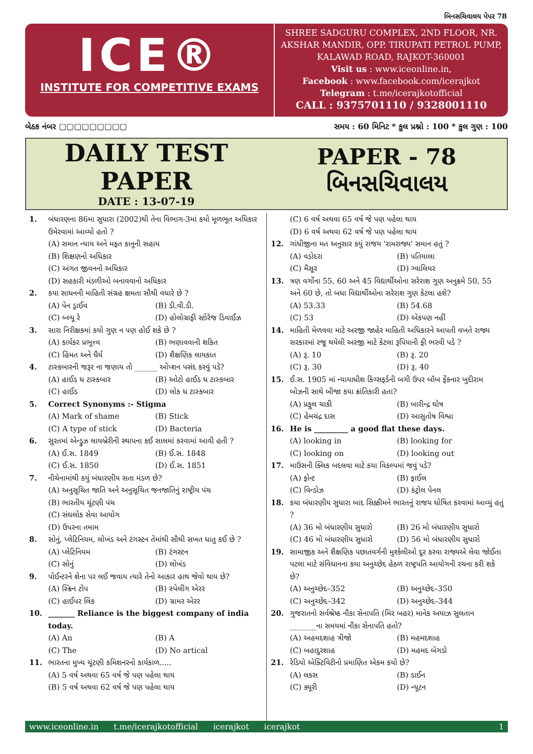બિનસચિવાલય પેપર 78
ICE®
INSTITUTE FOR COMPETITIVE EXAMS
SHREE SADGURU COMPLEX, 2ND FLOOR, NR. AKSHAR MANDIR, OPP. TIRUPATI PETROL PUMP, KALAWAD ROAD, RAJKOT-360001
Visit us : www.iceonline.in,
Facebook : www.facebook.com/icerajkot
Telegram : t.me/icerajkotofficial
CALL : 9375701110 / 9328001110
બેઠક નંબર ▢▢▢▢▢▢▢▢▢ સમય : 60 મિનિટ * કુલ પ્રશ્નો : 100 * કુલ ગુણ : 100
DAILY TEST
PAPER
DATE : 13-07-19
PAPER - 78
બિનસચિવાલય
1. બંધારણના 86મા સુધારા (2002)થી તેના વિભાગ-3માં કયો મૂળભૂત અધિકાર ઉમેરવામાં આવ્યો હતો ?
(A) સમાન ન્યાય અને મફત કાનૂની સહાય
(B) શિક્ષણનો અધિકાર
(C) અંગત જીવનનો અધિકાર
(D) સહકારી મંડળીઓ બનાવવાનો અધિકાર
2. કયા સાધનની માહિતી સંગ્રહ ક્ષમતા સૌથી વધારે છે ?
(A) પેન ડ્રાઈવ (B) ડી.વી.ડી. (C) બ્લ્યૂ રે (D) હોલોગ્રાફી સ્ટોરેજ ડિવાઈઝ
3. સારા નિરીક્ષકમાં કયો ગુણ ન પણ હોઈ શકે છે ?
(A) કાર્યકર પ્રભૂત્ત્વ (B) ભણાવવાની શકિત (C) હિંમત અને ધૈર્ય (D) શૈક્ષણિક લાયકાત
4. ટાસ્કબારની જરૂર ના જણાય તો ______ ઓપ્શન પસંદ કરવું પડે?
(A) હાઈડ ધ ટાસ્કબાર (B) ઓટો હાઈડ ધ ટાસ્કબાર (C) હાઈડ (D) લોક ધ ટાસ્કબાર
5. Correct Synonyms :- Stigma
(A) Mark of shame (B) Stick (C) A type of stick (D) Bacteria
6. સુરતમાં એન્ડ્રુઝ લાયબ્રેરીની સ્થાપના કઈ સાલમાં કરવામાં આવી હતી ?
(A) ઈ.સ. 1849 (B) ઈ.સ. 1848 (C) ઈ.સ. 1850 (D) ઈ.સ. 1851
7. નીચેનામાંથી કયું બંધારણીય સતા મંડળ છે?
(A) અનુસૂચિત જાતિ અને અનુસૂચિત જનજાતિનું રાષ્ટ્રીય પંચ
(B) ભારતીય ચૂંટણી પંચ
(C) સંઘલોક સેવા આયોગ
(D) ઉપરના તમામ
8. સોનું, પ્લેટિનિયમ, લોખંડ અને ટંગસ્ટન તેમાંથી સૌથી સખત ધાતુ કઈ છે ?
(A) પ્લેટિનિયમ (B) ટંગસ્ટન (C) સોનું (D) લોખંડ
9. પોઈન્ટરને શેના પર લઈ જવાય ત્યારે તેનો આકાર હાથ જેવો થાય છે?
(A) સ્ક્રિન ટોપ (B) સ્પેલીંગ એરર (C) હાઈપર લિંક (D) ગ્રામર એરર
10. _______ Reliance is the biggest company of india today.
(A) An (B) A (C) The (D) No artical
11. ભારતના મુખ્ય ચૂંટણી કમિશનરનો કાર્યકાળ.....
(A) 5 વર્ષ અથવા 65 વર્ષ જે પણ પહેલા થાય
(B) 5 વર્ષ અથવા 62 વર્ષ જે પણ પહેલા થાય
(C) 6 વર્ષ અથવા 65 વર્ષ જે પણ પહેલા થાય
(D) 6 વર્ષ અથવા 62 વર્ષ જે પણ પહેલા થાય
12. ગાંધીજીના મત અનુસાર કયું રાજય 'રામરાજ્ય' સમાન હતું ?
(A) વડોદરા (B) પતિયાલા (C) મૈસૂર (D) ગ્વાલિયર
13. ત્રણ વર્ગોના 55, 60 અને 45 વિદ્યાર્થીઓના સરેરાશ ગુણ અનુક્રમે 50, 55 અને 60 છે, તો બધા વિદ્યાર્થીઓના સરેરાશ ગુણ કેટલા હશે?
(A) 53.33 (B) 54.68 (C) 53 (D) એકપણ નહીં
14. માહિતી મેળવવા માટે અરજી જાહેર માહિતી અધિકારને આપતી વખતે રાજ્ય સરકારમાં રજૂ થયેલી અરજી માટે કેટલા રૂપિયાની ફી ભરવી પડે ?
(A) રૂ. 10 (B) રૂ. 20 (C) રૂ. 30 (D) રૂ. 40
15. ઈ.સ. 1905 માં ન્યાયાધીશ કિંગ્સફર્ડની બગી ઉપર બૉંબ ફેંકનાર ખુદીરામ બોઝની સાથે બીજા કયા ક્રાંતિકારી હતા?
(A) પ્રફુલ ચાકી (B) બારીન્દ્ર ઘોષ (C) હેમચંદ્ર દાસ (D) આસુતોષ વિશ્વા
16. He is _________ a good flat these days.
(A) looking in (B) looking for (C) looking on (D) looking out
17. માઉસની ક્લિક બદલવા માટે કયા વિકલ્પમાં જવું પડે?
(A) ફોન્ટ (B) ફાઈલ (C) વિન્ડોઝ (D) કંટ્રોલ પેનલ
18. કયા બંધારણીય સુધારા બાદ સિક્કીમને ભારતનું રાજય ઘોષિત કરવામાં આવ્યું હતું ?
(A) 36 મો બંધારણીય સુધારો (B) 26 મો બંધારણીય સુધારો (C) 46 મો બંધારણીય સુધારો (D) 56 મો બંધારણીય સુધારો
19. સામાજીક અને શૈક્ષણિક પછાતવર્ગની મુશ્કેલીઓ દૂર કરવા રાજ્યએ લેવા જોઈતા પટલા માટે સંવિધાનના કયા અનુચ્છેદ હેઠળ રાષ્ટ્રપતિ આયોગની રચના કરી શકે છે?
(A) અનુચ્છેદ–352 (B) અનુચ્છેદ–350 (C) અનુચ્છેદ–342 (D) અનુચ્છેદ–344
20. ગુજરાતનો સર્વશ્રેષ્ઠ નૌકા સેનાપતિ (મિર બહર) માનેક અયાઝ સુલતાન _______ના સમયમાં નૌકા સેનાપતિ હતો?
(A) અહમદશાહ ત્રીજો (B) મહમદશાહ (C) બહાદુરશાહ (D) મહમદ બેગડો
21. રેડિયો એક્ટિવિટીનો પ્રમાણિત એકમ કયો છે?
(A) લકસ (B) ડાઈન (C) ક્યૂરી (D) ન્યૂટન
www.iceonline.in t.me/icerajkotofficial icerajkot icerajkot 1